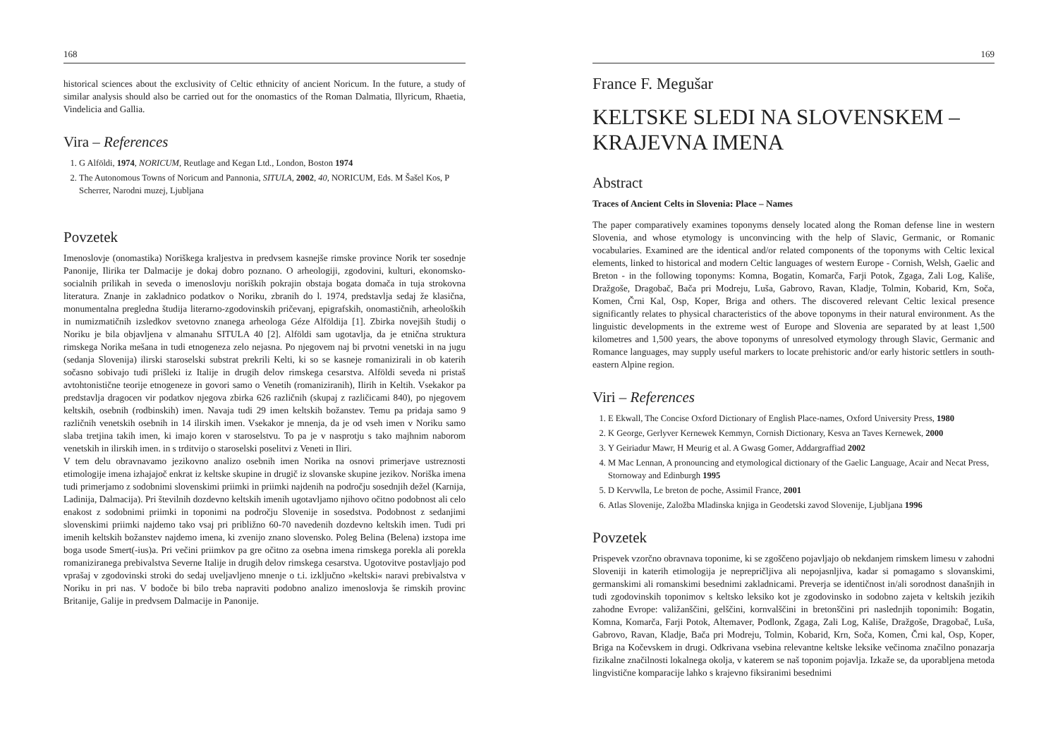168
historical sciences about the exclusivity of Celtic ethnicity of ancient Noricum. In the future, a study of similar analysis should also be carried out for the onomastics of the Roman Dalmatia, Illyricum, Rhaetia, Vindelicia and Gallia.
Vira – References
1. G Alföldi, 1974, NORICUM, Reutlage and Kegan Ltd., London, Boston 1974
2. The Autonomous Towns of Noricum and Pannonia, SITULA, 2002, 40, NORICUM, Eds. M Šašel Kos, P Scherrer, Narodni muzej, Ljubljana
Povzetek
Imenoslovje (onomastika) Noriškega kraljestva in predvsem kasnejše rimske province Norik ter sosednje Panonije, Ilirika ter Dalmacije je dokaj dobro poznano. O arheologiji, zgodovini, kulturi, ekonomsko-socialnih prilikah in seveda o imenoslovju noriških pokrajin obstaja bogata domača in tuja strokovna literatura. Znanje in zakladnico podatkov o Noriku, zbranih do l. 1974, predstavlja sedaj že klasična, monumentalna pregledna študija literarno-zgodovinskih pričevanj, epigrafskih, onomastičnih, arheoloških in numizmatičnih izsledkov svetovno znanega arheologa Géze Alföldija [1]. Zbirka novejših študij o Noriku je bila objavljena v almanahu SITULA 40 [2]. Alföldi sam ugotavlja, da je etnična struktura rimskega Norika mešana in tudi etnogeneza zelo nejasna. Po njegovem naj bi prvotni venetski in na jugu (sedanja Slovenija) ilirski staroselski substrat prekrili Kelti, ki so se kasneje romanizirali in ob katerih sočasno sobivajo tudi prišleki iz Italije in drugih delov rimskega cesarstva. Alföldi seveda ni pristaš avtohtonistične teorije etnogeneze in govori samo o Venetih (romaniziranih), Ilirih in Keltih. Vsekakor pa predstavlja dragocen vir podatkov njegova zbirka 626 različnih (skupaj z različicami 840), po njegovem keltskih, osebnih (rodbinskih) imen. Navaja tudi 29 imen keltskih božanstev. Temu pa pridaja samo 9 različnih venetskih osebnih in 14 ilirskih imen. Vsekakor je mnenja, da je od vseh imen v Noriku samo slaba tretjina takih imen, ki imajo koren v staroselstvu. To pa je v nasprotju s tako majhnim naborom venetskih in ilirskih imen. in s trditvijo o staroselski poselitvi z Veneti in Iliri.
V tem delu obravnavamo jezikovno analizo osebnih imen Norika na osnovi primerjave ustreznosti etimologije imena izhajajoč enkrat iz keltske skupine in drugič iz slovanske skupine jezikov. Noriška imena tudi primerjamo z sodobnimi slovenskimi priimki in priimki najdenih na področju sosednjih dežel (Karnija, Ladinija, Dalmacija). Pri številnih dozdevno keltskih imenih ugotavljamo njihovo očitno podobnost ali celo enakost z sodobnimi priimki in toponimi na področju Slovenije in sosedstva. Podobnost z sedanjimi slovenskimi priimki najdemo tako vsaj pri približno 60-70 navedenih dozdevno keltskih imen. Tudi pri imenih keltskih božanstev najdemo imena, ki zvenijo znano slovensko. Poleg Belina (Belena) izstopa ime boga usode Smert(-ius)a. Pri večini priimkov pa gre očitno za osebna imena rimskega porekla ali porekla romaniziranega prebivalstva Severne Italije in drugih delov rimskega cesarstva. Ugotovitve postavljajo pod vprašaj v zgodovinski stroki do sedaj uveljavljeno mnenje o t.i. izključno »keltski« naravi prebivalstva v Noriku in pri nas. V bodoče bi bilo treba napraviti podobno analizo imenoslovja še rimskih provinc Britanije, Galije in predvsem Dalmacije in Panonije.
169
France F. Megušar
KELTSKE SLEDI NA SLOVENSKEM – KRAJEVNA IMENA
Abstract
Traces of Ancient Celts in Slovenia: Place – Names
The paper comparatively examines toponyms densely located along the Roman defense line in western Slovenia, and whose etymology is unconvincing with the help of Slavic, Germanic, or Romanic vocabularies. Examined are the identical and/or related components of the toponyms with Celtic lexical elements, linked to historical and modern Celtic languages of western Europe - Cornish, Welsh, Gaelic and Breton - in the following toponyms: Komna, Bogatin, Komarča, Farji Potok, Zgaga, Zali Log, Kališe, Dražgoše, Dragobač, Bača pri Modreju, Luša, Gabrovo, Ravan, Kladje, Tolmin, Kobarid, Krn, Soča, Komen, Črni Kal, Osp, Koper, Briga and others. The discovered relevant Celtic lexical presence significantly relates to physical characteristics of the above toponyms in their natural environment. As the linguistic developments in the extreme west of Europe and Slovenia are separated by at least 1,500 kilometres and 1,500 years, the above toponyms of unresolved etymology through Slavic, Germanic and Romance languages, may supply useful markers to locate prehistoric and/or early historic settlers in south-eastern Alpine region.
Viri – References
1. E Ekwall, The Concise Oxford Dictionary of English Place-names, Oxford University Press, 1980
2. K George, Gerlyver Kernewek Kemmyn, Cornish Dictionary, Kesva an Taves Kernewek, 2000
3. Y Geiriadur Mawr, H Meurig et al. A Gwasg Gomer, Addargraffiad 2002
4. M Mac Lennan, A pronouncing and etymological dictionary of the Gaelic Language, Acair and Necat Press, Stornoway and Edinburgh 1995
5. D Kervwlla, Le breton de poche, Assimil France, 2001
6. Atlas Slovenije, Založba Mladinska knjiga in Geodetski zavod Slovenije, Ljubljana 1996
Povzetek
Prispevek vzorčno obravnava toponime, ki se zgoščeno pojavljajo ob nekdanjem rimskem limesu v zahodni Sloveniji in katerih etimologija je neprepričljiva ali nepojasnljiva, kadar si pomagamo s slovanskimi, germanskimi ali romanskimi besednimi zakladnicami. Preverja se identičnost in/ali sorodnost današnjih in tudi zgodovinskih toponimov s keltsko leksiko kot je zgodovinsko in sodobno zajeta v keltskih jezikih zahodne Evrope: valižanščini, gelščini, kornvalščini in bretonščini pri naslednjih toponimih: Bogatin, Komna, Komarča, Farji Potok, Altemaver, Podlonk, Zgaga, Zali Log, Kališe, Dražgoše, Dragobač, Luša, Gabrovo, Ravan, Kladje, Bača pri Modreju, Tolmin, Kobarid, Krn, Soča, Komen, Črni kal, Osp, Koper, Briga na Kočevskem in drugi. Odkrivana vsebina relevantne keltske leksike večinoma značilno ponazarja fizikalne značilnosti lokalnega okolja, v katerem se naš toponim pojavlja. Izkaže se, da uporabljena metoda lingvistične komparacije lahko s krajevno fiksiranimi besednimi